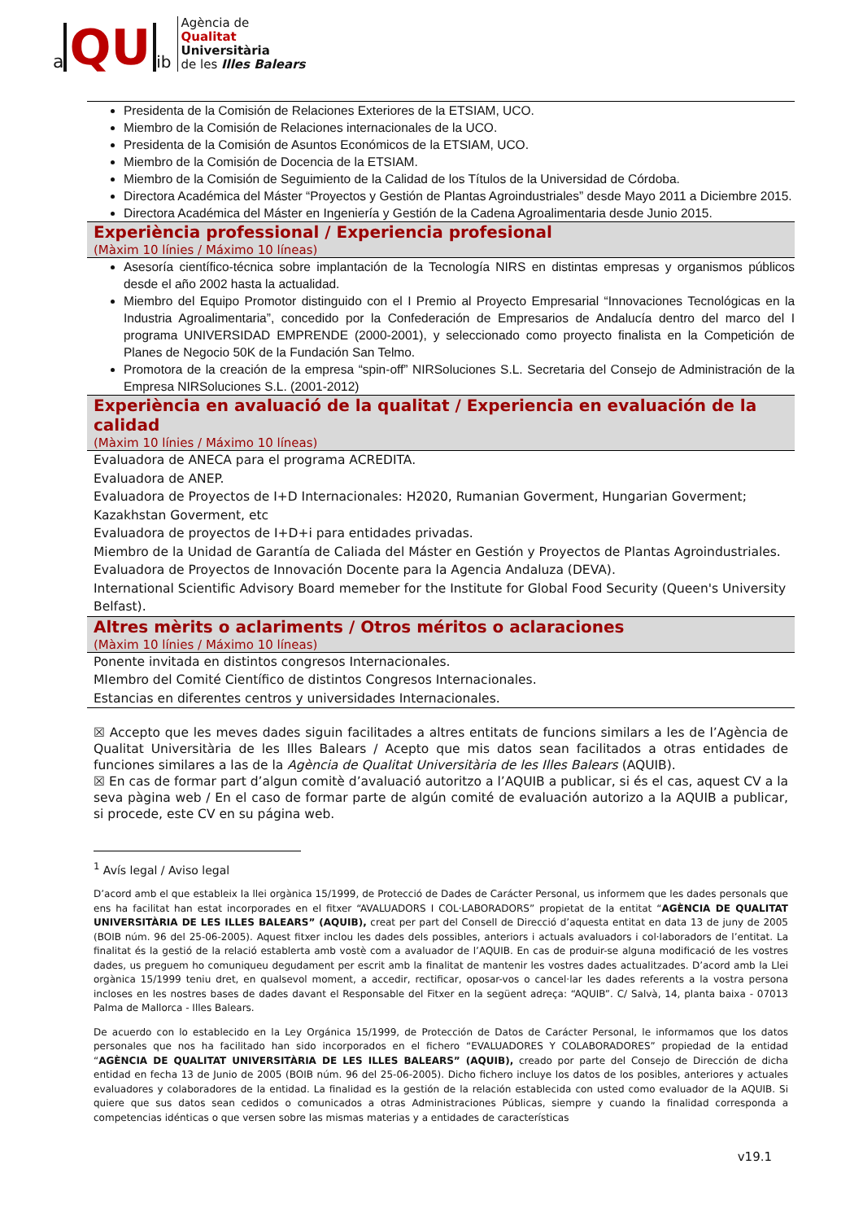a QU ib
Agència de
Qualitat
Universitària
de les Illes Balears
Presidenta de la Comisión de Relaciones Exteriores de la ETSIAM, UCO.
Miembro de la Comisión de Relaciones internacionales de la UCO.
Presidenta de la Comisión de Asuntos Económicos de la ETSIAM, UCO.
Miembro de la Comisión de Docencia de la ETSIAM.
Miembro de la Comisión de Seguimiento de la Calidad de los Títulos de la Universidad de Córdoba.
Directora Académica del Máster “Proyectos y Gestión de Plantas Agroindustriales” desde Mayo 2011 a Diciembre 2015.
Directora Académica del Máster en Ingeniería y Gestión de la Cadena Agroalimentaria desde Junio 2015.
Experiència professional / Experiencia profesional
(Màxim 10 línies / Máximo 10 líneas)
Asesoría científico-técnica sobre implantación de la Tecnología NIRS en distintas empresas y organismos públicos desde el año 2002 hasta la actualidad.
Miembro del Equipo Promotor distinguido con el I Premio al Proyecto Empresarial “Innovaciones Tecnológicas en la Industria Agroalimentaria”, concedido por la Confederación de Empresarios de Andalucía dentro del marco del I programa UNIVERSIDAD EMPRENDE (2000-2001), y seleccionado como proyecto finalista en la Competición de Planes de Negocio 50K de la Fundación San Telmo.
Promotora de la creación de la empresa “spin-off” NIRSoluciones S.L. Secretaria del Consejo de Administración de la Empresa NIRSoluciones S.L. (2001-2012)
Experiència en avaluació de la qualitat / Experiencia en evaluación de la calidad
(Màxim 10 línies / Máximo 10 líneas)
Evaluadora de ANECA para el programa ACREDITA.
Evaluadora de ANEP.
Evaluadora de Proyectos de I+D Internacionales: H2020, Rumanian Goverment, Hungarian Goverment; Kazakhstan Goverment, etc
Evaluadora de proyectos de I+D+i para entidades privadas.
Miembro de la Unidad de Garantía de Caliada del Máster en Gestión y Proyectos de Plantas Agroindustriales.
Evaluadora de Proyectos de Innovación Docente para la Agencia Andaluza (DEVA).
International Scientific Advisory Board memeber for the Institute for Global Food Security (Queen's University Belfast).
Altres mèrits o aclariments / Otros méritos o aclaraciones
(Màxim 10 línies / Máximo 10 líneas)
Ponente invitada en distintos congresos Internacionales.
MIembro del Comité Científico de distintos Congresos Internacionales.
Estancias en diferentes centros y universidades Internacionales.
☒ Accepto que les meves dades siguin facilitades a altres entitats de funcions similars a les de l’Agència de Qualitat Universitària de les Illes Balears / Acepto que mis datos sean facilitados a otras entidades de funciones similares a las de la Agència de Qualitat Universitària de les Illes Balears (AQUIB).
☒ En cas de formar part d’algun comitè d’avaluació autoritzo a l’AQUIB a publicar, si és el cas, aquest CV a la seva pàgina web / En el caso de formar parte de algún comité de evaluación autorizo a la AQUIB a publicar, si procede, este CV en su página web.
<sup>1</sup> Avís legal / Aviso legal
D’acord amb el que estableix la llei orgànica 15/1999, de Protecció de Dades de Carácter Personal, us informem que les dades personals que ens ha facilitat han estat incorporades en el fitxer “AVALUADORS I COL·LABORADORS” propietat de la entitat “AGÈNCIA DE QUALITAT UNIVERSITÀRIA DE LES ILLES BALEARS” (AQUIB), creat per part del Consell de Direcció d’aquesta entitat en data 13 de juny de 2005 (BOIB núm. 96 del 25-06-2005). Aquest fitxer inclou les dades dels possibles, anteriors i actuals avaluadors i col·laboradors de l’entitat. La finalitat és la gestió de la relació establerta amb vostè com a avaluador de l’AQUIB. En cas de produir-se alguna modificació de les vostres dades, us preguem ho comuniqueu degudament per escrit amb la finalitat de mantenir les vostres dades actualitzades. D’acord amb la Llei orgànica 15/1999 teniu dret, en qualsevol moment, a accedir, rectificar, oposar-vos o cancel·lar les dades referents a la vostra persona incloses en les nostres bases de dades davant el Responsable del Fitxer en la següent adreça: “AQUIB”. C/ Salvà, 14, planta baixa - 07013 Palma de Mallorca - Illes Balears.
De acuerdo con lo establecido en la Ley Orgánica 15/1999, de Protección de Datos de Carácter Personal, le informamos que los datos personales que nos ha facilitado han sido incorporados en el fichero “EVALUADORES Y COLABORADORES” propiedad de la entidad “AGÈNCIA DE QUALITAT UNIVERSITÀRIA DE LES ILLES BALEARS” (AQUIB), creado por parte del Consejo de Dirección de dicha entidad en fecha 13 de Junio de 2005 (BOIB núm. 96 del 25-06-2005). Dicho fichero incluye los datos de los posibles, anteriores y actuales evaluadores y colaboradores de la entidad. La finalidad es la gestión de la relación establecida con usted como evaluador de la AQUIB. Si quiere que sus datos sean cedidos o comunicados a otras Administraciones Públicas, siempre y cuando la finalidad corresponda a competencias idénticas o que versen sobre las mismas materias y a entidades de características
v19.1